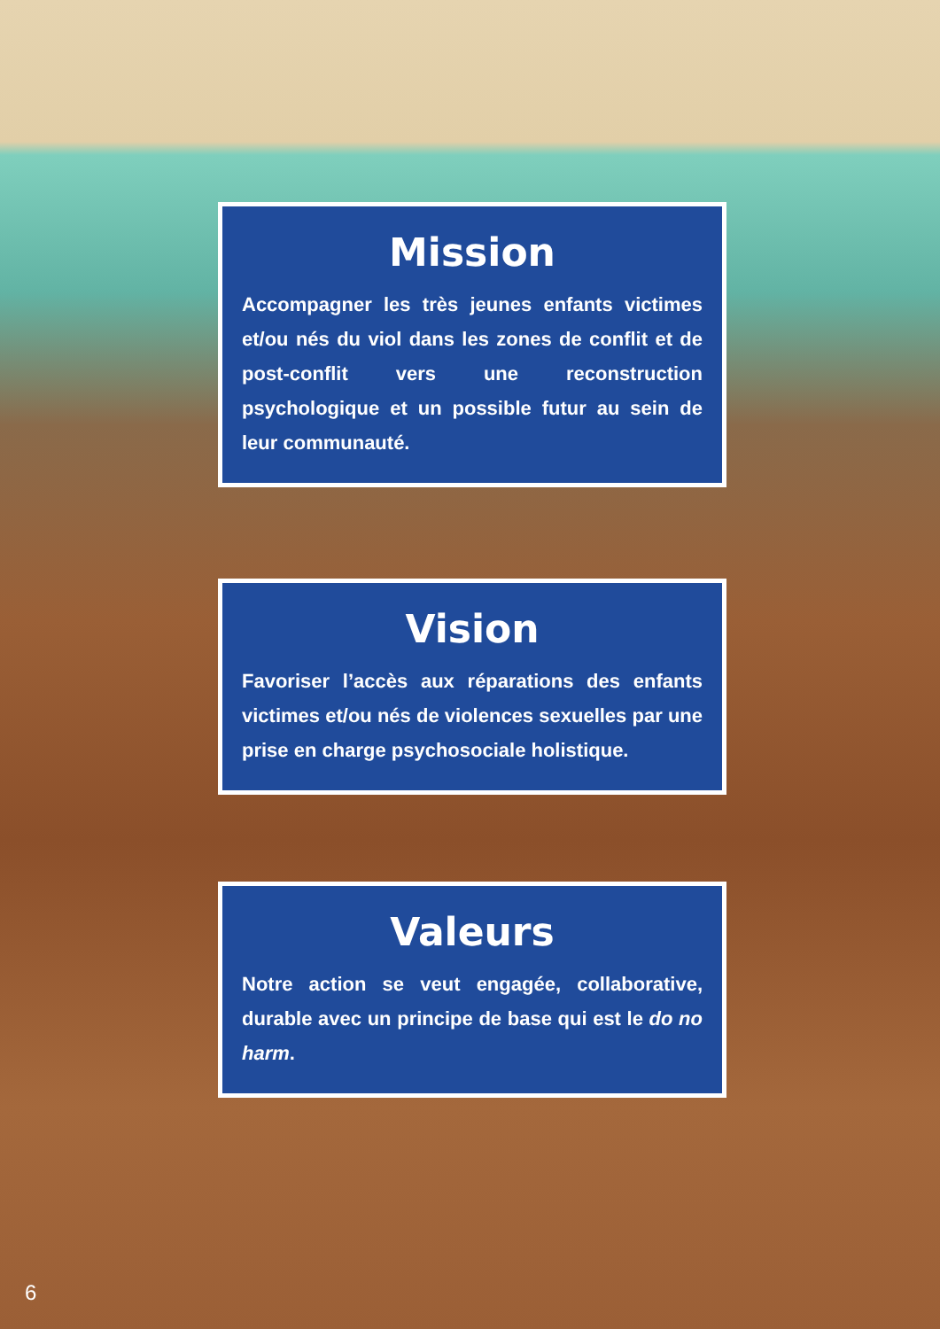Mission
Accompagner les très jeunes enfants victimes et/ou nés du viol dans les zones de conflit et de post-conflit vers une reconstruction psychologique et un possible futur au sein de leur communauté.
Vision
Favoriser l’accès aux réparations des enfants victimes et/ou nés de violences sexuelles par une prise en charge psychosociale holistique.
Valeurs
Notre action se veut engagée, collaborative, durable avec un principe de base qui est le do no harm.
6